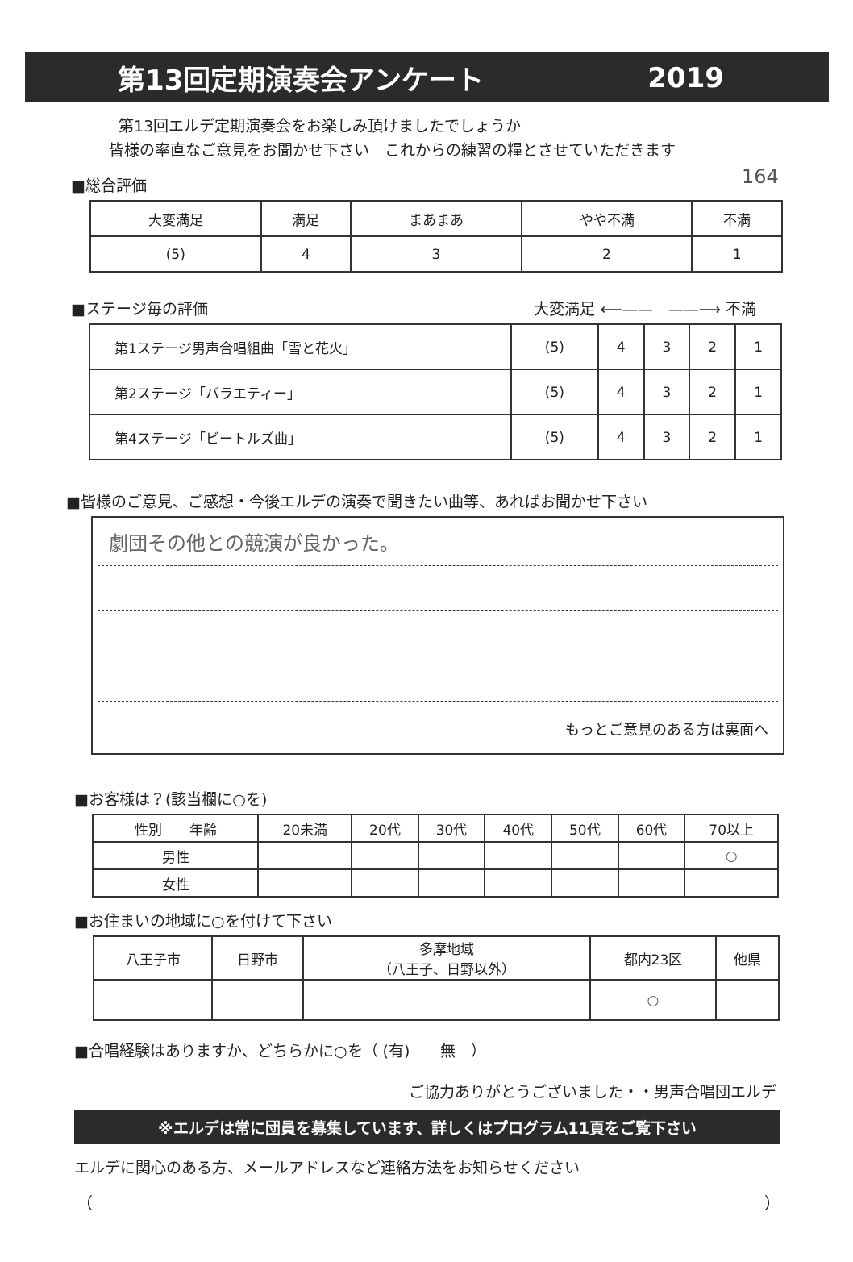第13回定期演奏会アンケート 2019
164
第13回エルデ定期演奏会をお楽しみ頂けましたでしょうか
皆様の率直なご意見をお聞かせ下さい　これからの練習の糧とさせていただきます
■総合評価
| 大変満足 | 満足 | まあまあ | やや不満 | 不満 |
| (5) | 4 | 3 | 2 | 1 |
■ステージ毎の評価 大変満足 ⟵——　——⟶ 不満
| 第1ステージ男声合唱組曲「雪と花火」 | (5) | 4 | 3 | 2 | 1 |
| 第2ステージ「バラエティー」 | (5) | 4 | 3 | 2 | 1 |
| 第4ステージ「ビートルズ曲」 | (5) | 4 | 3 | 2 | 1 |
■皆様のご意見、ご感想・今後エルデの演奏で聞きたい曲等、あればお聞かせ下さい
劇団その他との競演が良かった。
もっとご意見のある方は裏面へ
■お客様は？(該当欄に○を)
| 性別 年齢 | 20未満 | 20代 | 30代 | 40代 | 50代 | 60代 | 70以上 |
| 男性 | | | | | | | ○ |
| 女性 | | | | | | | |
■お住まいの地域に○を付けて下さい
| 八王子市 | 日野市 | 多摩地域 （八王子、日野以外） | 都内23区 | 他県 |
| | | | ○ | |
■合唱経験はありますか、どちらかに○を（ (有)　　無　）
ご協力ありがとうございました・・男声合唱団エルデ
※エルデは常に団員を募集しています、詳しくはプログラム11頁をご覧下さい
エルデに関心のある方、メールアドレスなど連絡方法をお知らせください
（ ）